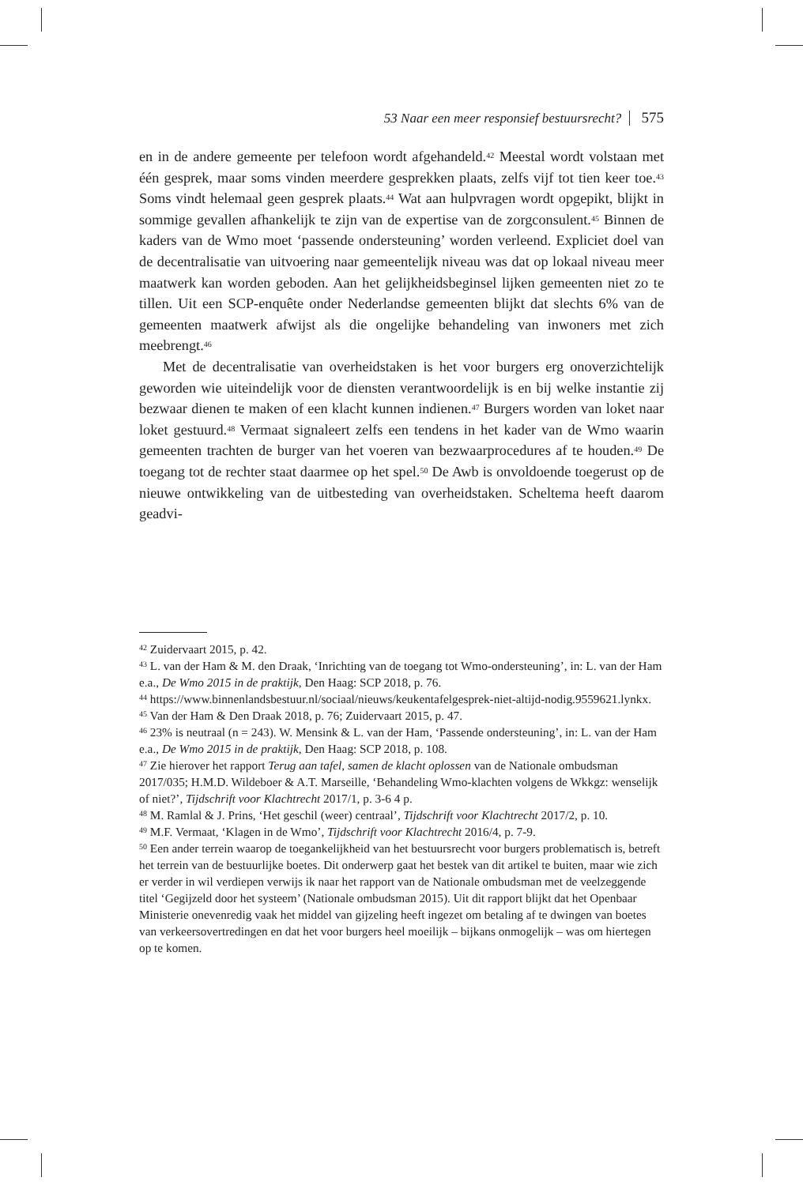53 Naar een meer responsief bestuursrecht? 575
en in de andere gemeente per telefoon wordt afgehandeld.<sup>42</sup> Meestal wordt volstaan met één gesprek, maar soms vinden meerdere gesprekken plaats, zelfs vijf tot tien keer toe.<sup>43</sup> Soms vindt helemaal geen gesprek plaats.<sup>44</sup> Wat aan hulpvragen wordt opgepikt, blijkt in sommige gevallen afhankelijk te zijn van de expertise van de zorgconsulent.<sup>45</sup> Binnen de kaders van de Wmo moet ‘passende ondersteuning’ worden verleend. Expliciet doel van de decentralisatie van uitvoering naar gemeentelijk niveau was dat op lokaal niveau meer maatwerk kan worden geboden. Aan het gelijkheidsbeginsel lijken gemeenten niet zo te tillen. Uit een SCP-enquête onder Nederlandse gemeenten blijkt dat slechts 6% van de gemeenten maatwerk afwijst als die ongelijke behandeling van inwoners met zich meebrengt.<sup>46</sup>
Met de decentralisatie van overheidstaken is het voor burgers erg onoverzichtelijk geworden wie uiteindelijk voor de diensten verantwoordelijk is en bij welke instantie zij bezwaar dienen te maken of een klacht kunnen indienen.<sup>47</sup> Burgers worden van loket naar loket gestuurd.<sup>48</sup> Vermaat signaleert zelfs een tendens in het kader van de Wmo waarin gemeenten trachten de burger van het voeren van bezwaarprocedures af te houden.<sup>49</sup> De toegang tot de rechter staat daarmee op het spel.<sup>50</sup> De Awb is onvoldoende toegerust op de nieuwe ontwikkeling van de uitbesteding van overheidstaken. Scheltema heeft daarom geadvi-
<sup>42</sup> Zuidervaart 2015, p. 42.
<sup>43</sup> L. van der Ham & M. den Draak, ‘Inrichting van de toegang tot Wmo-ondersteuning’, in: L. van der Ham e.a., De Wmo 2015 in de praktijk, Den Haag: SCP 2018, p. 76.
<sup>44</sup> https://www.binnenlandsbestuur.nl/sociaal/nieuws/keukentafelgesprek-niet-altijd-nodig.9559621.lynkx.
<sup>45</sup> Van der Ham & Den Draak 2018, p. 76; Zuidervaart 2015, p. 47.
<sup>46</sup> 23% is neutraal (n = 243). W. Mensink & L. van der Ham, ‘Passende ondersteuning’, in: L. van der Ham e.a., De Wmo 2015 in de praktijk, Den Haag: SCP 2018, p. 108.
<sup>47</sup> Zie hierover het rapport Terug aan tafel, samen de klacht oplossen van de Nationale ombudsman 2017/035; H.M.D. Wildeboer & A.T. Marseille, ‘Behandeling Wmo-klachten volgens de Wkkgz: wenselijk of niet?’, Tijdschrift voor Klachtrecht 2017/1, p. 3-6 4 p.
<sup>48</sup> M. Ramlal & J. Prins, ‘Het geschil (weer) centraal’, Tijdschrift voor Klachtrecht 2017/2, p. 10.
<sup>49</sup> M.F. Vermaat, ‘Klagen in de Wmo’, Tijdschrift voor Klachtrecht 2016/4, p. 7-9.
<sup>50</sup> Een ander terrein waarop de toegankelijkheid van het bestuursrecht voor burgers problematisch is, betreft het terrein van de bestuurlijke boetes. Dit onderwerp gaat het bestek van dit artikel te buiten, maar wie zich er verder in wil verdiepen verwijs ik naar het rapport van de Nationale ombudsman met de veelzeggende titel ‘Gegijzeld door het systeem’ (Nationale ombudsman 2015). Uit dit rapport blijkt dat het Openbaar Ministerie onevenredig vaak het middel van gijzeling heeft ingezet om betaling af te dwingen van boetes van verkeersovertredingen en dat het voor burgers heel moeilijk – bijkans onmogelijk – was om hiertegen op te komen.